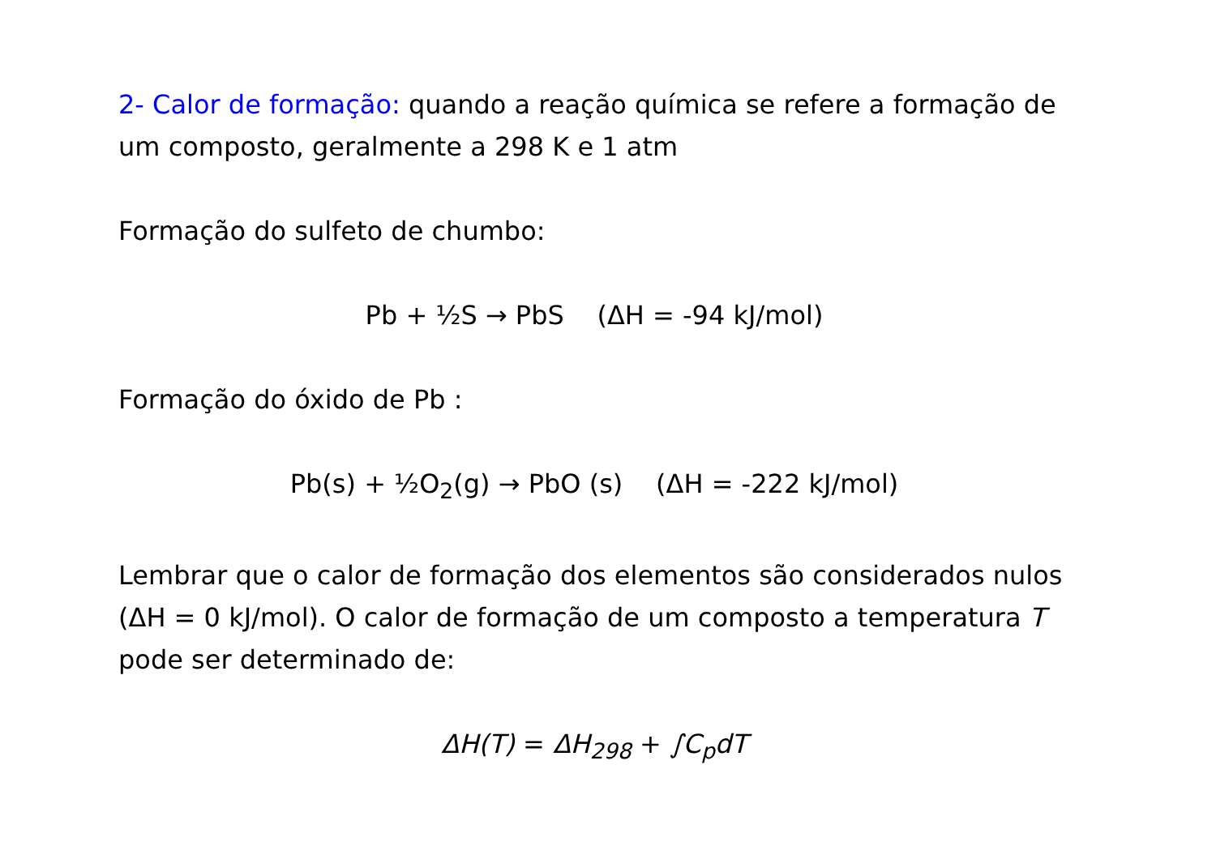2- Calor de formação: quando a reação química se refere a formação de um composto, geralmente a 298 K e 1 atm
Formação do sulfeto de chumbo:
Pb + ½S → PbS (ΔH = -94 kJ/mol)
Formação do óxido de Pb :
Pb(s) + ½O<sub>2</sub>(g) → PbO (s) (ΔH = -222 kJ/mol)
Lembrar que o calor de formação dos elementos são considerados nulos (ΔH = 0 kJ/mol). O calor de formação de um composto a temperatura T pode ser determinado de:
ΔH(T) = ΔH<sub>298</sub> + ∫C<sub>p</sub>dT